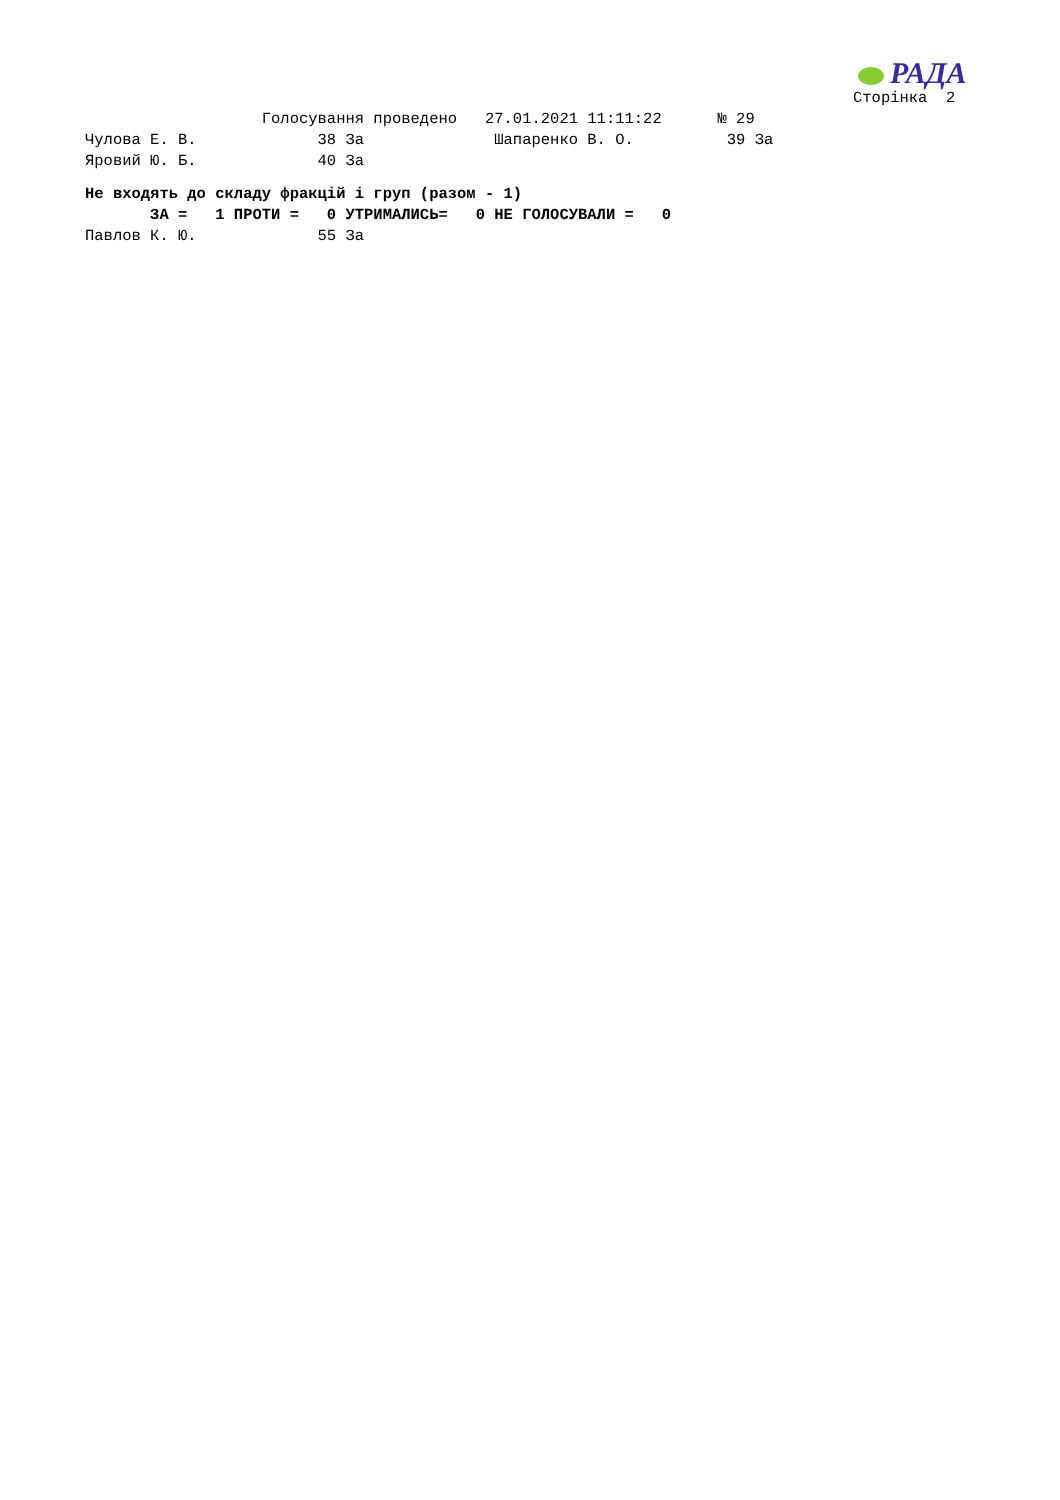РАДА
Сторінка  2
                   Голосування проведено   27.01.2021 11:11:22      № 29
Чулова Е. В.             38 За              Шапаренко В. О.          39 За
Яровий Ю. Б.             40 За
Не входять до складу фракцій і груп (разом - 1)
       ЗА =   1 ПРОТИ =   0 УТРИМАЛИСЬ=   0 НЕ ГОЛОСУВАЛИ =   0
Павлов К. Ю.             55 За